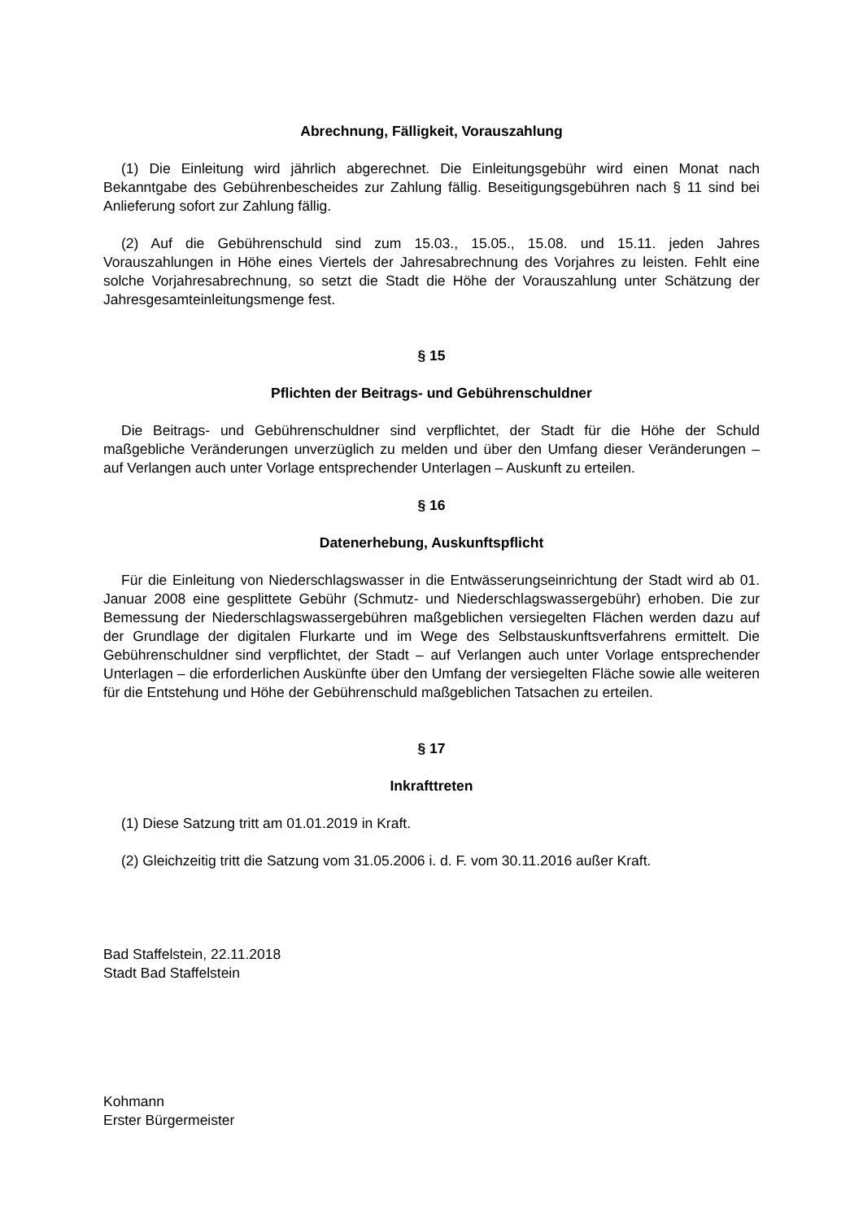Abrechnung, Fälligkeit, Vorauszahlung
(1) Die Einleitung wird jährlich abgerechnet. Die Einleitungsgebühr wird einen Monat nach Bekanntgabe des Gebührenbescheides zur Zahlung fällig. Beseitigungsgebühren nach § 11 sind bei Anlieferung sofort zur Zahlung fällig.
(2) Auf die Gebührenschuld sind zum 15.03., 15.05., 15.08. und 15.11. jeden Jahres Vorauszahlungen in Höhe eines Viertels der Jahresabrechnung des Vorjahres zu leisten. Fehlt eine solche Vorjahresabrechnung, so setzt die Stadt die Höhe der Vorauszahlung unter Schätzung der Jahresgesamteinleitungsmenge fest.
§ 15
Pflichten der Beitrags- und Gebührenschuldner
Die Beitrags- und Gebührenschuldner sind verpflichtet, der Stadt für die Höhe der Schuld maßgebliche Veränderungen unverzüglich zu melden und über den Umfang dieser Veränderungen – auf Verlangen auch unter Vorlage entsprechender Unterlagen – Auskunft zu erteilen.
§ 16
Datenerhebung, Auskunftspflicht
Für die Einleitung von Niederschlagswasser in die Entwässerungseinrichtung der Stadt wird ab 01. Januar 2008 eine gesplittete Gebühr (Schmutz- und Niederschlagswassergebühr) erhoben. Die zur Bemessung der Niederschlagswassergebühren maßgeblichen versiegelten Flächen werden dazu auf der Grundlage der digitalen Flurkarte und im Wege des Selbstauskunftsverfahrens ermittelt. Die Gebührenschuldner sind verpflichtet, der Stadt – auf Verlangen auch unter Vorlage entsprechender Unterlagen – die erforderlichen Auskünfte über den Umfang der versiegelten Fläche sowie alle weiteren für die Entstehung und Höhe der Gebührenschuld maßgeblichen Tatsachen zu erteilen.
§ 17
Inkrafttreten
(1) Diese Satzung tritt am 01.01.2019 in Kraft.
(2) Gleichzeitig tritt die Satzung vom 31.05.2006 i. d. F. vom 30.11.2016 außer Kraft.
Bad Staffelstein, 22.11.2018
Stadt Bad Staffelstein
Kohmann
Erster Bürgermeister